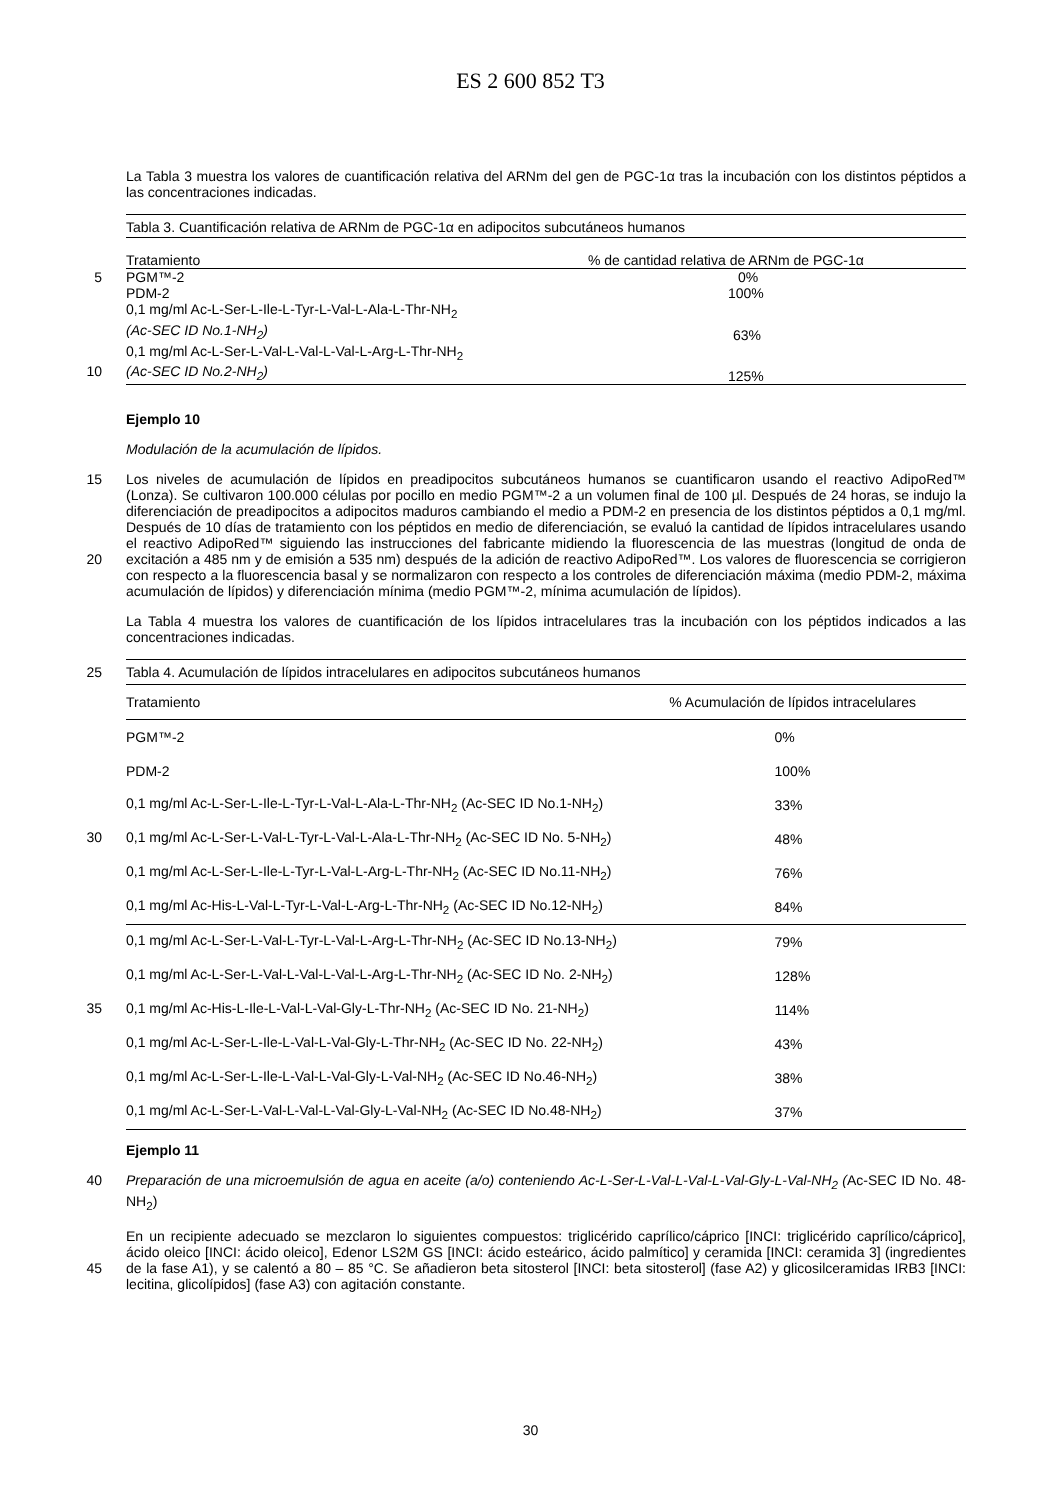ES 2 600 852 T3
La Tabla 3 muestra los valores de cuantificación relativa del ARNm del gen de PGC-1α tras la incubación con los distintos péptidos a las concentraciones indicadas.
| Tabla 3. Cuantificación relativa de ARNm de PGC-1α en adipocitos subcutáneos humanos | |
| Tratamiento | % de cantidad relativa de ARNm de PGC-1α |
| 5 PGM™-2 | 0% |
| PDM-2 | 100% |
| 0,1 mg/ml Ac-L-Ser-L-Ile-L-Tyr-L-Val-L-Ala-L-Thr-NH<sub>2</sub> (Ac-SEC ID No.1-NH<sub>2</sub>) | 63% |
| 0,1 mg/ml Ac-L-Ser-L-Val-L-Val-L-Val-L-Arg-L-Thr-NH<sub>2</sub> 10 (Ac-SEC ID No.2-NH<sub>2</sub>) | 125% |
Ejemplo 10
Modulación de la acumulación de lípidos.
Los niveles de acumulación de lípidos en preadipocitos subcutáneos humanos se cuantificaron usando el reactivo 15 AdipoRed™ (Lonza). Se cultivaron 100.000 células por pocillo en medio PGM™-2 a un volumen final de 100 µl. Después de 24 horas, se indujo la diferenciación de preadipocitos a adipocitos maduros cambiando el medio a PDM-2 en presencia de los distintos péptidos a 0,1 mg/ml. Después de 10 días de tratamiento con los péptidos en medio de diferenciación, se evaluó la cantidad de lípidos intracelulares usando el reactivo AdipoRed™ siguiendo las instrucciones del fabricante midiendo la fluorescencia de las muestras (longitud de onda de excitación a 485 nm y de 20 emisión a 535 nm) después de la adición de reactivo AdipoRed™. Los valores de fluorescencia se corrigieron con respecto a la fluorescencia basal y se normalizaron con respecto a los controles de diferenciación máxima (medio PDM-2, máxima acumulación de lípidos) y diferenciación mínima (medio PGM™-2, mínima acumulación de lípidos).
La Tabla 4 muestra los valores de cuantificación de los lípidos intracelulares tras la incubación con los péptidos indicados a las concentraciones indicadas.
| 25 Tabla 4. Acumulación de lípidos intracelulares en adipocitos subcutáneos humanos | |
| Tratamiento | % Acumulación de lípidos intracelulares |
| PGM™-2 | 0% |
| PDM-2 | 100% |
| 0,1 mg/ml Ac-L-Ser-L-Ile-L-Tyr-L-Val-L-Ala-L-Thr-NH<sub>2</sub> (Ac-SEC ID No.1-NH<sub>2</sub>) | 33% |
| 30 0,1 mg/ml Ac-L-Ser-L-Val-L-Tyr-L-Val-L-Ala-L-Thr-NH<sub>2</sub> (Ac-SEC ID No. 5-NH<sub>2</sub>) | 48% |
| 0,1 mg/ml Ac-L-Ser-L-Ile-L-Tyr-L-Val-L-Arg-L-Thr-NH<sub>2</sub> (Ac-SEC ID No.11-NH<sub>2</sub>) | 76% |
| 0,1 mg/ml Ac-His-L-Val-L-Tyr-L-Val-L-Arg-L-Thr-NH<sub>2</sub> (Ac-SEC ID No.12-NH<sub>2</sub>) | 84% |
| 0,1 mg/ml Ac-L-Ser-L-Val-L-Tyr-L-Val-L-Arg-L-Thr-NH<sub>2</sub> (Ac-SEC ID No.13-NH<sub>2</sub>) | 79% |
| 0,1 mg/ml Ac-L-Ser-L-Val-L-Val-L-Val-L-Arg-L-Thr-NH<sub>2</sub> (Ac-SEC ID No. 2-NH<sub>2</sub>) | 128% |
| 35 0,1 mg/ml Ac-His-L-Ile-L-Val-L-Val-Gly-L-Thr-NH<sub>2</sub> (Ac-SEC ID No. 21-NH<sub>2</sub>) | 114% |
| 0,1 mg/ml Ac-L-Ser-L-Ile-L-Val-L-Val-Gly-L-Thr-NH<sub>2</sub> (Ac-SEC ID No. 22-NH<sub>2</sub>) | 43% |
| 0,1 mg/ml Ac-L-Ser-L-Ile-L-Val-L-Val-Gly-L-Val-NH<sub>2</sub> (Ac-SEC ID No.46-NH<sub>2</sub>) | 38% |
| 0,1 mg/ml Ac-L-Ser-L-Val-L-Val-L-Val-Gly-L-Val-NH<sub>2</sub> (Ac-SEC ID No.48-NH<sub>2</sub>) | 37% |
Ejemplo 11
40 Preparación de una microemulsión de agua en aceite (a/o) conteniendo Ac-L-Ser-L-Val-L-Val-L-Val-Gly-L-Val-NH<sub>2</sub> (Ac-SEC ID No. 48-NH<sub>2</sub>)
En un recipiente adecuado se mezclaron lo siguientes compuestos: triglicérido caprílico/cáprico [INCI: triglicérido caprílico/cáprico], ácido oleico [INCI: ácido oleico], Edenor LS2M GS [INCI: ácido esteárico, ácido palmítico] y ceramida [INCI: ceramida 3] (ingredientes de la fase A1), y se calentó a 80 – 85 °C. Se añadieron beta sitosterol 45 [INCI: beta sitosterol] (fase A2) y glicosilceramidas IRB3 [INCI: lecitina, glicolípidos] (fase A3) con agitación constante.
30